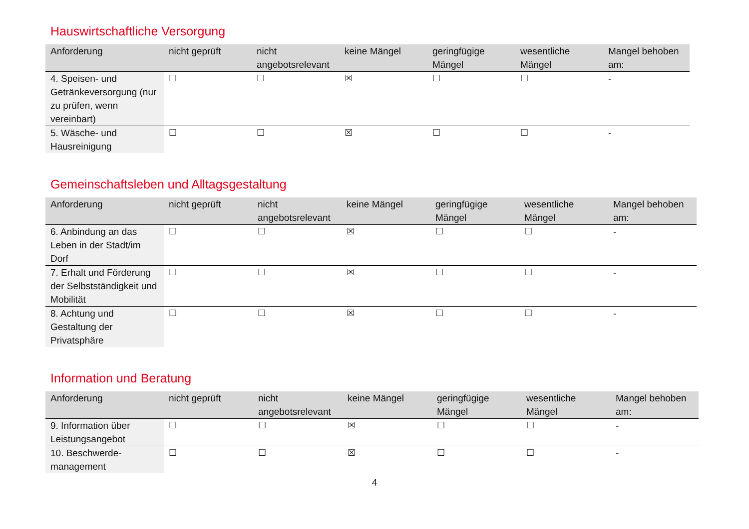Hauswirtschaftliche Versorgung
| Anforderung | nicht geprüft | nicht angebotsrelevant | keine Mängel | geringfügige Mängel | wesentliche Mängel | Mangel behoben am: |
| --- | --- | --- | --- | --- | --- | --- |
| 4. Speisen- und Getränkeversorgung (nur zu prüfen, wenn vereinbart) | ☐ | ☐ | ☒ | ☐ | ☐ | - |
| 5. Wäsche- und Hausreinigung | ☐ | ☐ | ☒ | ☐ | ☐ | - |
Gemeinschaftsleben und Alltagsgestaltung
| Anforderung | nicht geprüft | nicht angebotsrelevant | keine Mängel | geringfügige Mängel | wesentliche Mängel | Mangel behoben am: |
| --- | --- | --- | --- | --- | --- | --- |
| 6. Anbindung an das Leben in der Stadt/im Dorf | ☐ | ☐ | ☒ | ☐ | ☐ | - |
| 7. Erhalt und Förderung der Selbstständigkeit und Mobilität | ☐ | ☐ | ☒ | ☐ | ☐ | - |
| 8. Achtung und Gestaltung der Privatsphäre | ☐ | ☐ | ☒ | ☐ | ☐ | - |
Information und Beratung
| Anforderung | nicht geprüft | nicht angebotsrelevant | keine Mängel | geringfügige Mängel | wesentliche Mängel | Mangel behoben am: |
| --- | --- | --- | --- | --- | --- | --- |
| 9. Information über Leistungsangebot | ☐ | ☐ | ☒ | ☐ | ☐ | - |
| 10. Beschwerde-management | ☐ | ☐ | ☒ | ☐ | ☐ | - |
4